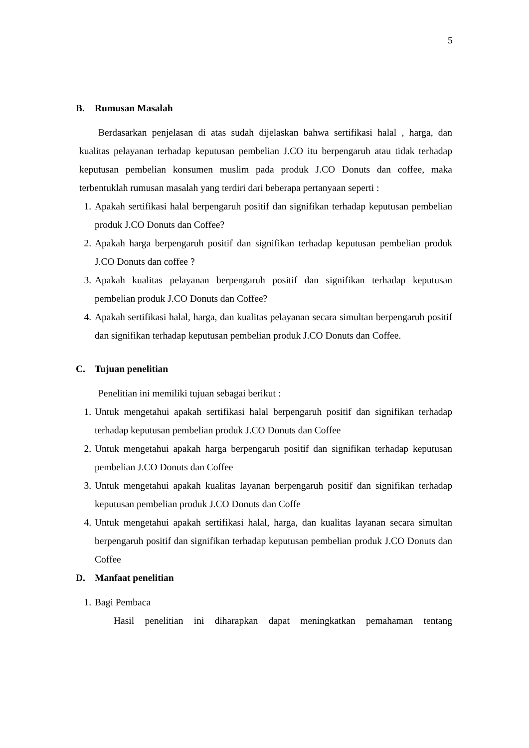5
B. Rumusan Masalah
Berdasarkan penjelasan di atas sudah dijelaskan bahwa sertifikasi halal , harga, dan kualitas pelayanan terhadap keputusan pembelian J.CO itu berpengaruh atau tidak terhadap keputusan pembelian konsumen muslim pada produk J.CO Donuts dan coffee, maka terbentuklah rumusan masalah yang terdiri dari beberapa pertanyaan seperti :
1. Apakah sertifikasi halal berpengaruh positif dan signifikan terhadap keputusan pembelian produk J.CO Donuts dan Coffee?
2. Apakah harga berpengaruh positif dan signifikan terhadap keputusan pembelian produk J.CO Donuts dan coffee ?
3. Apakah kualitas pelayanan berpengaruh positif dan signifikan terhadap keputusan pembelian produk J.CO Donuts dan Coffee?
4. Apakah sertifikasi halal, harga, dan kualitas pelayanan secara simultan berpengaruh positif dan signifikan terhadap keputusan pembelian produk J.CO Donuts dan Coffee.
C. Tujuan penelitian
Penelitian ini memiliki tujuan sebagai berikut :
1. Untuk mengetahui apakah sertifikasi halal berpengaruh positif dan signifikan terhadap terhadap keputusan pembelian produk J.CO Donuts dan Coffee
2. Untuk mengetahui apakah harga berpengaruh positif dan signifikan terhadap keputusan pembelian J.CO Donuts dan Coffee
3. Untuk mengetahui apakah kualitas layanan berpengaruh positif dan signifikan terhadap keputusan pembelian produk J.CO Donuts dan Coffe
4. Untuk mengetahui apakah sertifikasi halal, harga, dan kualitas layanan secara simultan berpengaruh positif dan signifikan terhadap keputusan pembelian produk J.CO Donuts dan Coffee
D. Manfaat penelitian
1. Bagi Pembaca
Hasil penelitian ini diharapkan dapat meningkatkan pemahaman tentang